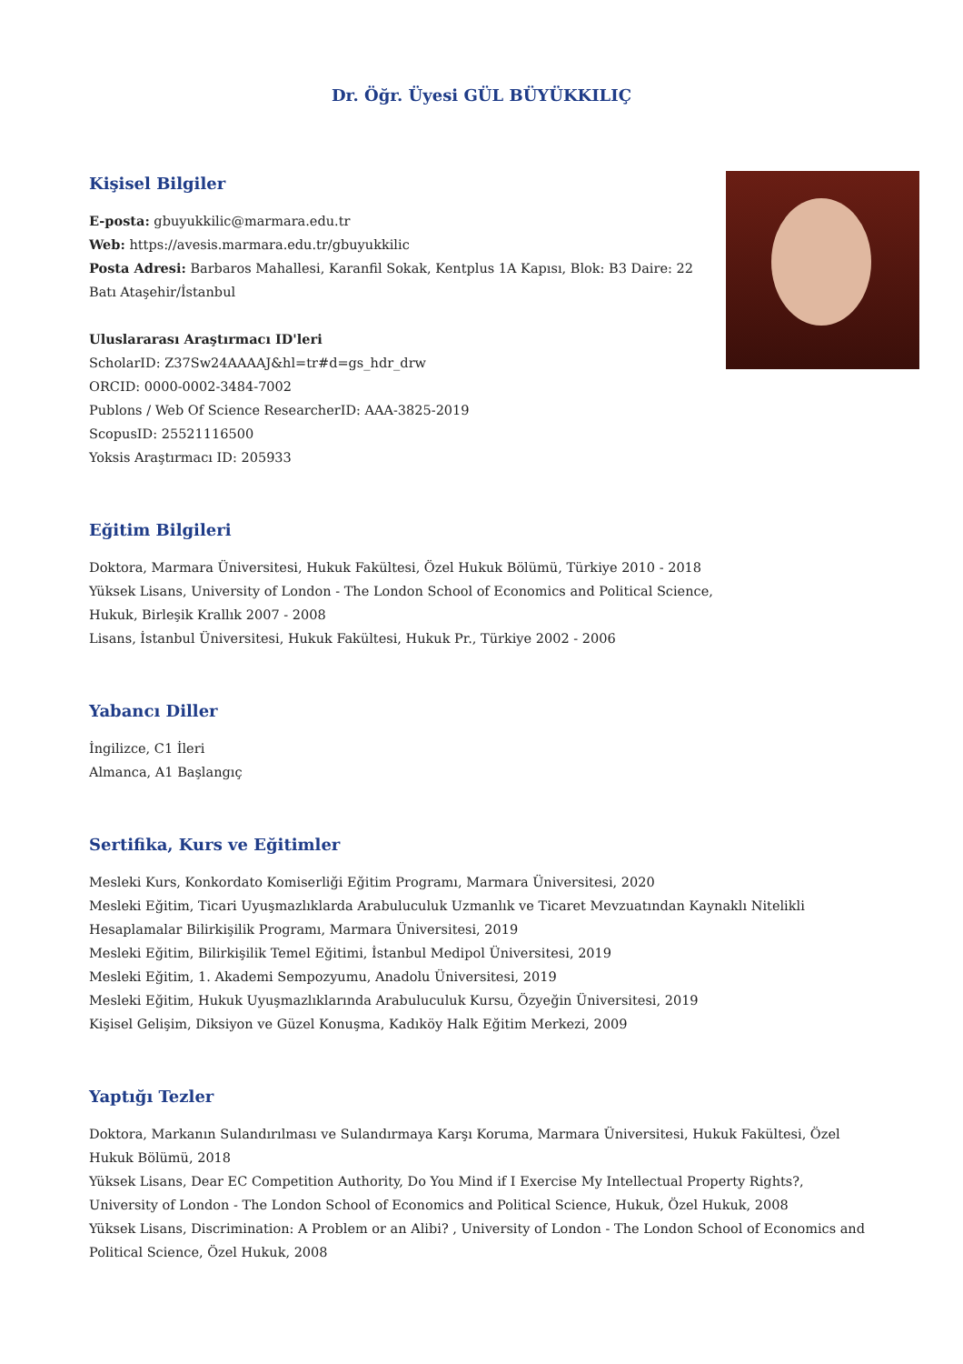Dr. Öğr. Üyesi GÜL BÜYÜKKILIÇ
Kişisel Bilgiler
E-posta: gbuyukkilic@marmara.edu.tr
Web: https://avesis.marmara.edu.tr/gbuyukkilic
Posta Adresi: Barbaros Mahallesi, Karanfil Sokak, Kentplus 1A Kapısı, Blok: B3 Daire: 22
Batı Ataşehir/İstanbul
Uluslararası Araştırmacı ID'leri
ScholarID: Z37Sw24AAAAJ&hl=tr#d=gs_hdr_drw
ORCID: 0000-0002-3484-7002
Publons / Web Of Science ResearcherID: AAA-3825-2019
ScopusID: 25521116500
Yoksis Araştırmacı ID: 205933
Eğitim Bilgileri
Doktora, Marmara Üniversitesi, Hukuk Fakültesi, Özel Hukuk Bölümü, Türkiye 2010 - 2018
Yüksek Lisans, University of London - The London School of Economics and Political Science,
Hukuk, Birleşik Krallık 2007 - 2008
Lisans, İstanbul Üniversitesi, Hukuk Fakültesi, Hukuk Pr., Türkiye 2002 - 2006
Yabancı Diller
İngilizce, C1 İleri
Almanca, A1 Başlangıç
Sertifika, Kurs ve Eğitimler
Mesleki Kurs, Konkordato Komiserliği Eğitim Programı, Marmara Üniversitesi, 2020
Mesleki Eğitim, Ticari Uyuşmazlıklarda Arabuluculuk Uzmanlık ve Ticaret Mevzuatından Kaynaklı Nitelikli Hesaplamalar Bilirkişilik Programı, Marmara Üniversitesi, 2019
Mesleki Eğitim, Bilirkişilik Temel Eğitimi, İstanbul Medipol Üniversitesi, 2019
Mesleki Eğitim, 1. Akademi Sempozyumu, Anadolu Üniversitesi, 2019
Mesleki Eğitim, Hukuk Uyuşmazlıklarında Arabuluculuk Kursu, Özyeğin Üniversitesi, 2019
Kişisel Gelişim, Diksiyon ve Güzel Konuşma, Kadıköy Halk Eğitim Merkezi, 2009
Yaptığı Tezler
Doktora, Markanın Sulandırılması ve Sulandırmaya Karşı Koruma, Marmara Üniversitesi, Hukuk Fakültesi, Özel Hukuk Bölümü, 2018
Yüksek Lisans, Dear EC Competition Authority, Do You Mind if I Exercise My Intellectual Property Rights?, University of London - The London School of Economics and Political Science, Hukuk, Özel Hukuk, 2008
Yüksek Lisans, Discrimination: A Problem or an Alibi? , University of London - The London School of Economics and Political Science, Özel Hukuk, 2008